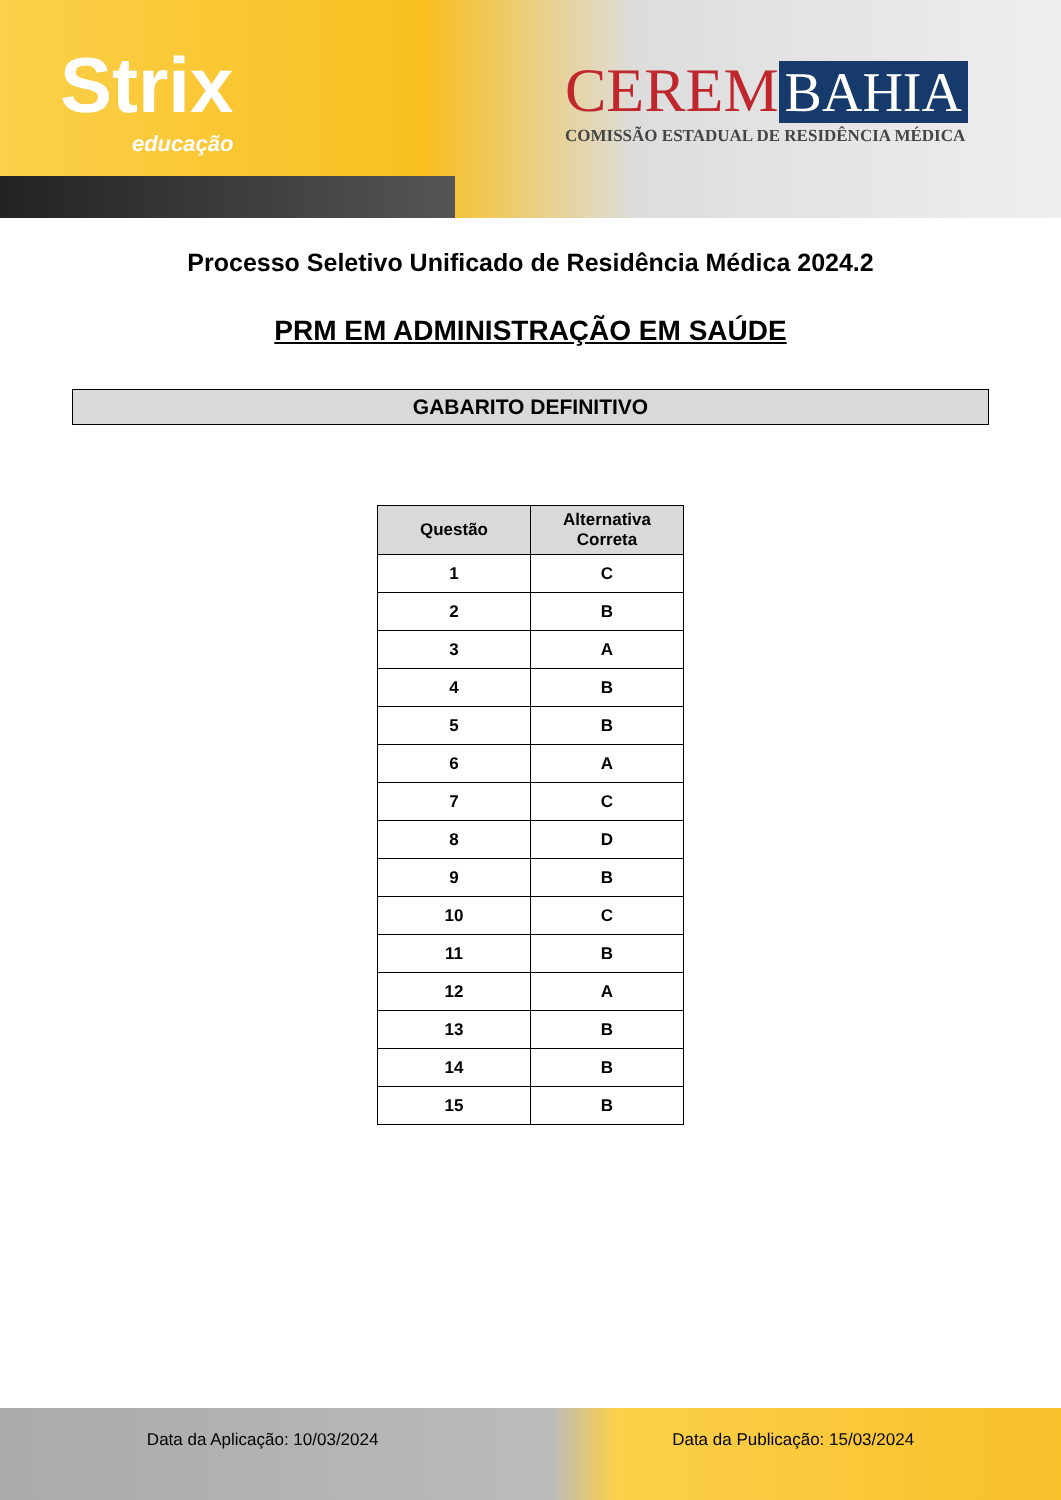Strix
educação
CEREM BAHIA
COMISSÃO ESTADUAL DE RESIDÊNCIA MÉDICA
Processo Seletivo Unificado de Residência Médica 2024.2
PRM EM ADMINISTRAÇÃO EM SAÚDE
GABARITO DEFINITIVO
| Questão | Alternativa Correta |
| --- | --- |
| 1 | C |
| 2 | B |
| 3 | A |
| 4 | B |
| 5 | B |
| 6 | A |
| 7 | C |
| 8 | D |
| 9 | B |
| 10 | C |
| 11 | B |
| 12 | A |
| 13 | B |
| 14 | B |
| 15 | B |
Data da Aplicação: 10/03/2024 Data da Publicação: 15/03/2024